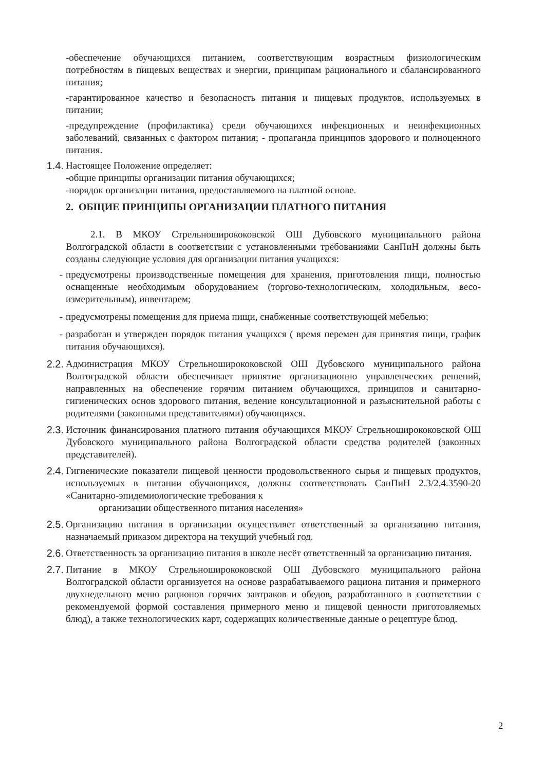-обеспечение обучающихся питанием, соответствующим возрастным физиологическим потребностям в пищевых веществах и энергии, принципам рационального и сбалансированного питания;
-гарантированное качество и безопасность питания и пищевых продуктов, используемых в питании;
-предупреждение (профилактика) среди обучающихся инфекционных и неинфекционных заболеваний, связанных с фактором питания; - пропаганда принципов здорового и полноценного питания.
1.4.
Настоящее Положение определяет:
-общие принципы организации питания обучающихся;
-порядок организации питания, предоставляемого на платной основе.
2. ОБЩИЕ ПРИНЦИПЫ ОРГАНИЗАЦИИ ПЛАТНОГО ПИТАНИЯ
2.1. В МКОУ Стрельноширококовской ОШ Дубовского муниципального района Волгоградской области в соответствии с установленными требованиями СанПиН должны быть созданы следующие условия для организации питания учащихся:
-
предусмотрены производственные помещения для хранения, приготовления пищи, полностью оснащенные необходимым оборудованием (торгово-технологическим, холодильным, весо-измерительным), инвентарем;
-
предусмотрены помещения для приема пищи, снабженные соответствующей мебелью;
-
разработан и утвержден порядок питания учащихся ( время перемен для принятия пищи, график питания обучающихся).
2.2.
Администрация МКОУ Стрельноширококовской ОШ Дубовского муниципального района Волгоградской области обеспечивает принятие организационно управленческих решений, направленных на обеспечение горячим питанием обучающихся, принципов и санитарно-гигиенических основ здорового питания, ведение консультационной и разъяснительной работы с родителями (законными представителями) обучающихся.
2.3.
Источник финансирования платного питания обучающихся МКОУ Стрельноширококовской ОШ Дубовского муниципального района Волгоградской области средства родителей (законных представителей).
2.4.
Гигиенические показатели пищевой ценности продовольственного сырья и пищевых продуктов, используемых в питании обучающихся, должны соответствовать СанПиН 2.3/2.4.3590-20 «Санитарно-эпидемиологические требования к
организации общественного питания населения»
2.5.
Организацию питания в организации осуществляет ответственный за организацию питания, назначаемый приказом директора на текущий учебный год.
2.6.
Ответственность за организацию питания в школе несёт ответственный за организацию питания.
2.7.
Питание в МКОУ Стрельноширококовской ОШ Дубовского муниципального района Волгоградской области организуется на основе разрабатываемого рациона питания и примерного двухнедельного меню рационов горячих завтраков и обедов, разработанного в соответствии с рекомендуемой формой составления примерного меню и пищевой ценности приготовляемых блюд), а также технологических карт, содержащих количественные данные о рецептуре блюд.
2